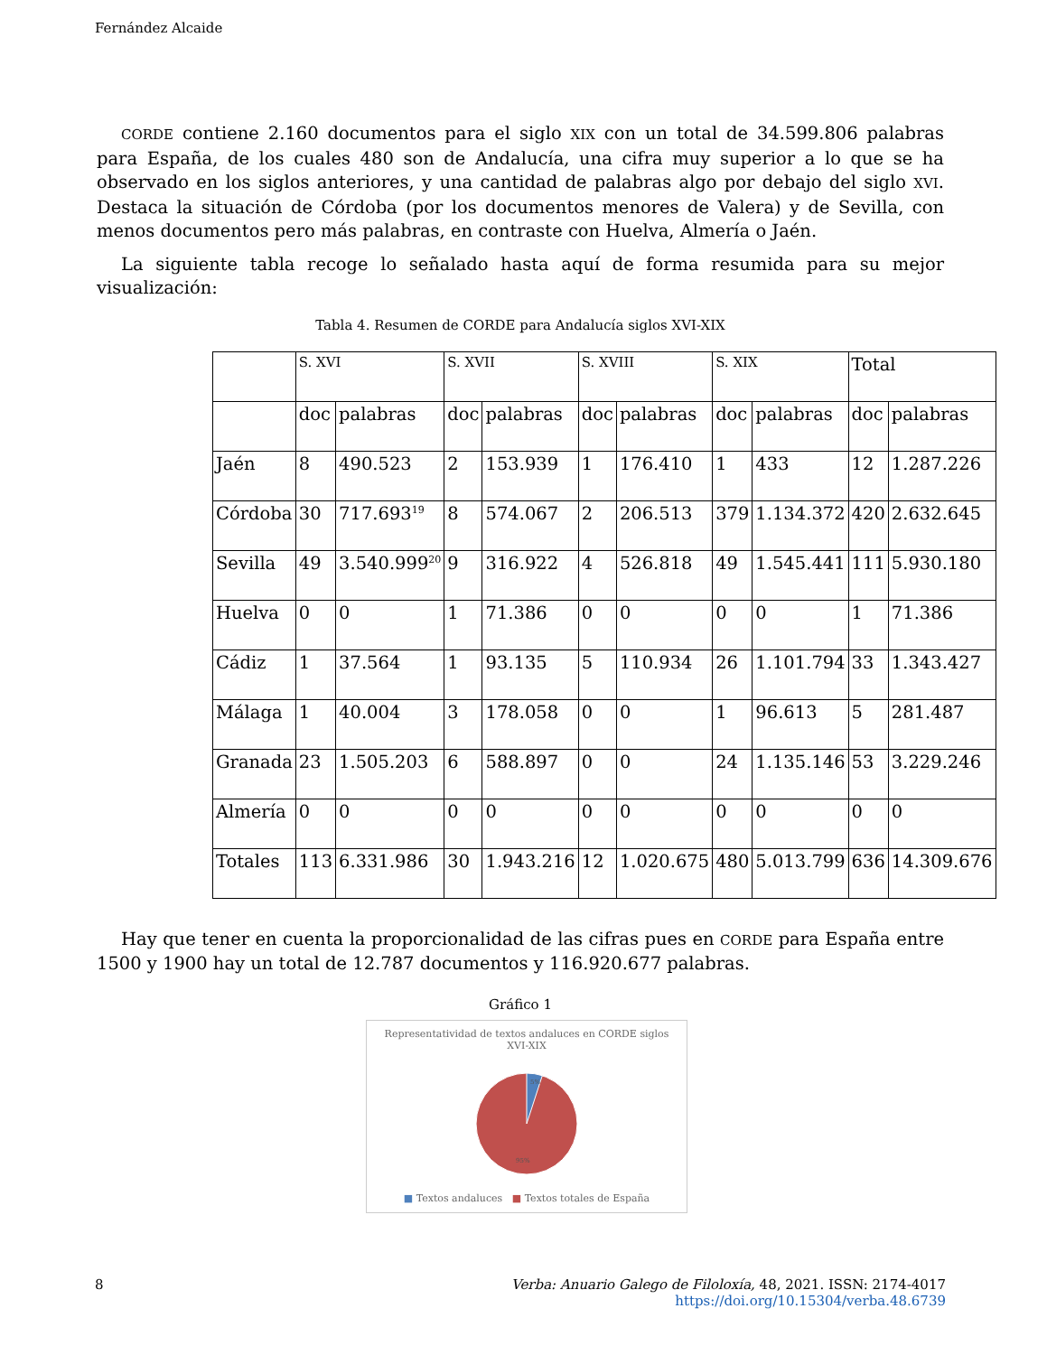Fernández Alcaide
CORDE contiene 2.160 documentos para el siglo XIX con un total de 34.599.806 palabras para España, de los cuales 480 son de Andalucía, una cifra muy superior a lo que se ha observado en los siglos anteriores, y una cantidad de palabras algo por debajo del siglo XVI. Destaca la situación de Córdoba (por los documentos menores de Valera) y de Sevilla, con menos documentos pero más palabras, en contraste con Huelva, Almería o Jaén.
La siguiente tabla recoge lo señalado hasta aquí de forma resumida para su mejor visualización:
Tabla 4. Resumen de CORDE para Andalucía siglos XVI-XIX
| | S. XVI | | S. XVII | | S. XVIII | | S. XIX | | Total | |
| | doc | palabras | doc | palabras | doc | palabras | doc | palabras | doc | palabras |
| Jaén | 8 | 490.523 | 2 | 153.939 | 1 | 176.410 | 1 | 433 | 12 | 1.287.226 |
| Córdoba | 30 | 717.693<sup>19</sup> | 8 | 574.067 | 2 | 206.513 | 379 | 1.134.372 | 420 | 2.632.645 |
| Sevilla | 49 | 3.540.999<sup>20</sup> | 9 | 316.922 | 4 | 526.818 | 49 | 1.545.441 | 111 | 5.930.180 |
| Huelva | 0 | 0 | 1 | 71.386 | 0 | 0 | 0 | 0 | 1 | 71.386 |
| Cádiz | 1 | 37.564 | 1 | 93.135 | 5 | 110.934 | 26 | 1.101.794 | 33 | 1.343.427 |
| Málaga | 1 | 40.004 | 3 | 178.058 | 0 | 0 | 1 | 96.613 | 5 | 281.487 |
| Granada | 23 | 1.505.203 | 6 | 588.897 | 0 | 0 | 24 | 1.135.146 | 53 | 3.229.246 |
| Almería | 0 | 0 | 0 | 0 | 0 | 0 | 0 | 0 | 0 | 0 |
| Totales | 113 | 6.331.986 | 30 | 1.943.216 | 12 | 1.020.675 | 480 | 5.013.799 | 636 | 14.309.676 |
Hay que tener en cuenta la proporcionalidad de las cifras pues en CORDE para España entre 1500 y 1900 hay un total de 12.787 documentos y 116.920.677 palabras.
Gráfico 1
Representatividad de textos andaluces en CORDE siglos
XVI-XIX
5%
95%
■ Textos andaluces ■ Textos totales de España
8 Verba: Anuario Galego de Filoloxía, 48, 2021. ISSN: 2174-4017
https://doi.org/10.15304/verba.48.6739